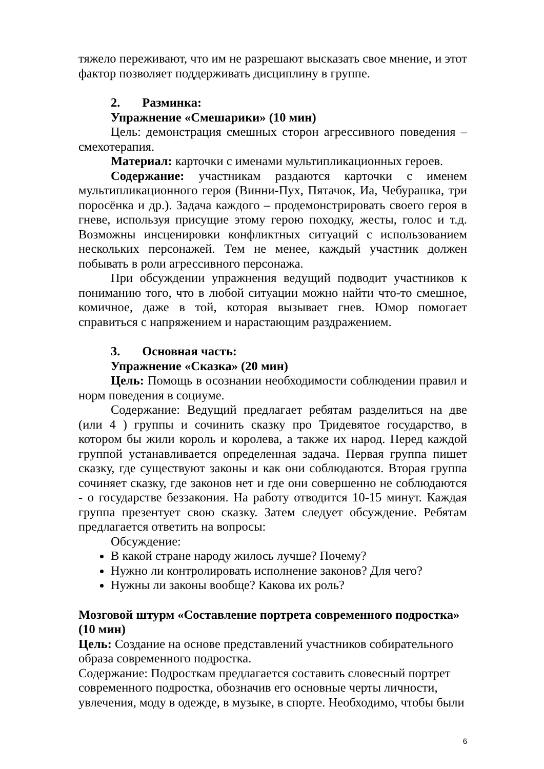тяжело переживают, что им не разрешают высказать свое мнение, и этот фактор позволяет поддерживать дисциплину в группе.
2. Разминка:
Упражнение «Смешарики» (10 мин)
Цель: демонстрация смешных сторон агрессивного поведения – смехотерапия.
Материал: карточки с именами мультипликационных героев.
Содержание: участникам раздаются карточки с именем мультипликационного героя (Винни-Пух, Пятачок, Иа, Чебурашка, три поросёнка и др.). Задача каждого – продемонстрировать своего героя в гневе, используя присущие этому герою походку, жесты, голос и т.д. Возможны инсценировки конфликтных ситуаций с использованием нескольких персонажей. Тем не менее, каждый участник должен побывать в роли агрессивного персонажа.
При обсуждении упражнения ведущий подводит участников к пониманию того, что в любой ситуации можно найти что-то смешное, комичное, даже в той, которая вызывает гнев. Юмор помогает справиться с напряжением и нарастающим раздражением.
3. Основная часть:
Упражнение «Сказка» (20 мин)
Цель: Помощь в осознании необходимости соблюдении правил и норм поведения в социуме.
Содержание: Ведущий предлагает ребятам разделиться на две (или 4 ) группы и сочинить сказку про Тридевятое государство, в котором бы жили король и королева, а также их народ. Перед каждой группой устанавливается определенная задача. Первая группа пишет сказку, где существуют законы и как они соблюдаются. Вторая группа сочиняет сказку, где законов нет и где они совершенно не соблюдаются - о государстве беззакония. На работу отводится 10-15 минут. Каждая группа презентует свою сказку. Затем следует обсуждение. Ребятам предлагается ответить на вопросы:
Обсуждение:
В какой стране народу жилось лучше? Почему?
Нужно ли контролировать исполнение законов? Для чего?
Нужны ли законы вообще? Какова их роль?
Мозговой штурм «Составление портрета современного подростка» (10 мин)
Цель: Создание на основе представлений участников собирательного образа современного подростка.
Содержание: Подросткам предлагается составить словесный портрет современного подростка, обозначив его основные черты личности, увлечения, моду в одежде, в музыке, в спорте. Необходимо, чтобы были
6